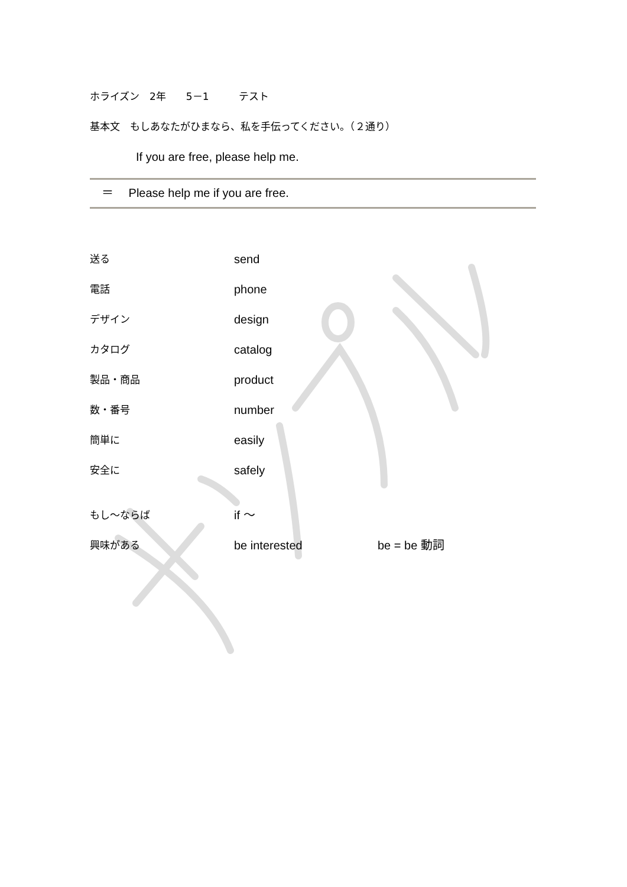ホライズン　2年　　5－1　　　テスト
基本文　もしあなたがひまなら、私を手伝ってください。（２通り）
If you are free, please help me.
　＝　 Please help me if you are free.
送る send
電話 phone
デザイン design
カタログ catalog
製品・商品 product
数・番号 number
簡単に easily
安全に safely
もし～ならば if ～
興味がある be interested be = be 動詞